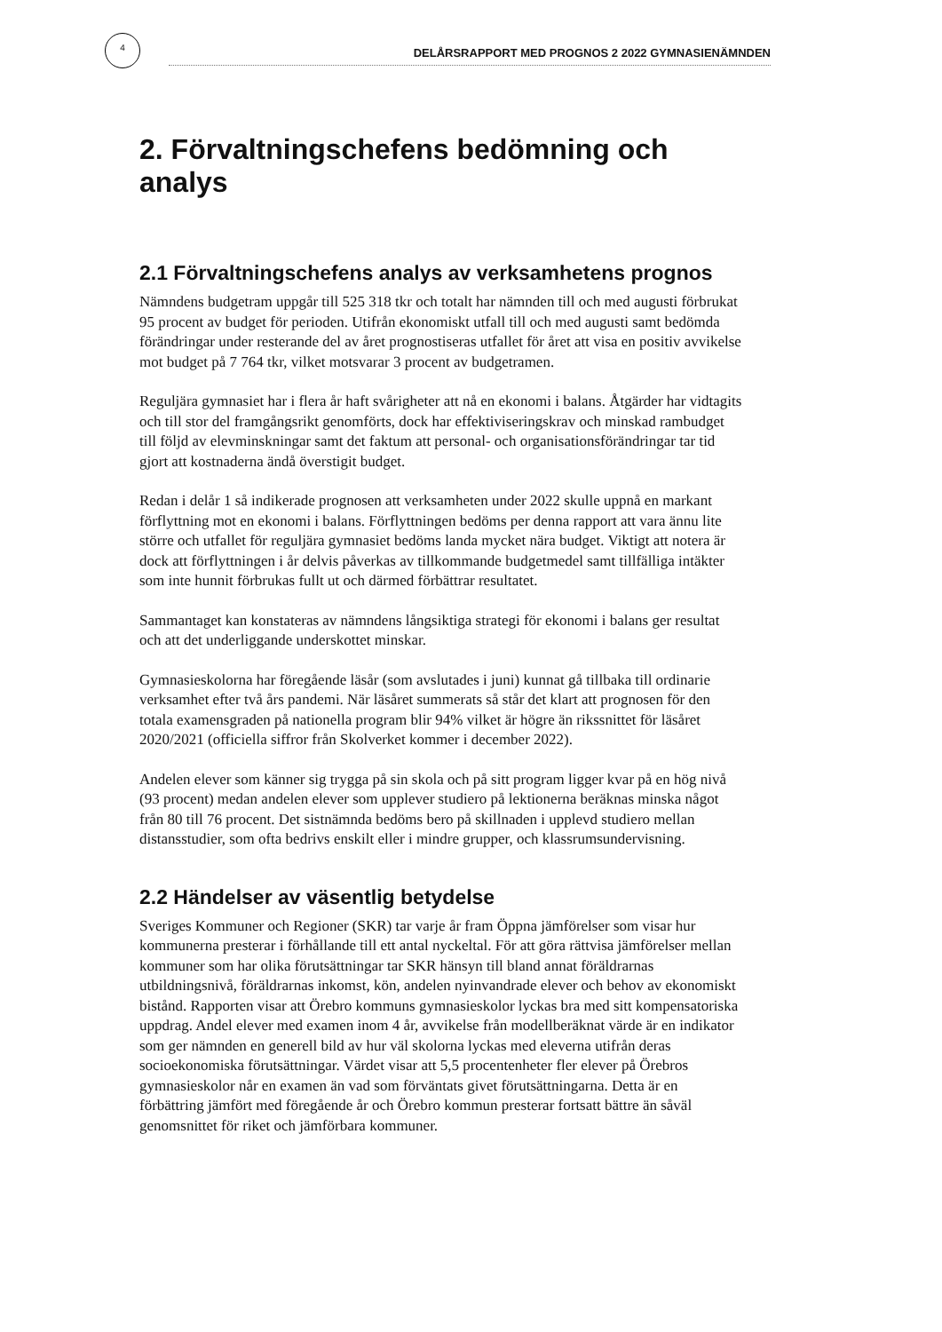4 DELÅRSRAPPORT MED PROGNOS 2 2022 GYMNASIENÄMNDEN
2. Förvaltningschefens bedömning och analys
2.1 Förvaltningschefens analys av verksamhetens prognos
Nämndens budgetram uppgår till 525 318 tkr och totalt har nämnden till och med augusti förbrukat 95 procent av budget för perioden. Utifrån ekonomiskt utfall till och med augusti samt bedömda förändringar under resterande del av året prognostiseras utfallet för året att visa en positiv avvikelse mot budget på 7 764 tkr, vilket motsvarar 3 procent av budgetramen.
Reguljära gymnasiet har i flera år haft svårigheter att nå en ekonomi i balans. Åtgärder har vidtagits och till stor del framgångsrikt genomförts, dock har effektiviseringskrav och minskad rambudget till följd av elevminskningar samt det faktum att personal- och organisationsförändringar tar tid gjort att kostnaderna ändå överstigit budget.
Redan i delår 1 så indikerade prognosen att verksamheten under 2022 skulle uppnå en markant förflyttning mot en ekonomi i balans. Förflyttningen bedöms per denna rapport att vara ännu lite större och utfallet för reguljära gymnasiet bedöms landa mycket nära budget. Viktigt att notera är dock att förflyttningen i år delvis påverkas av tillkommande budgetmedel samt tillfälliga intäkter som inte hunnit förbrukas fullt ut och därmed förbättrar resultatet.
Sammantaget kan konstateras av nämndens långsiktiga strategi för ekonomi i balans ger resultat och att det underliggande underskottet minskar.
Gymnasieskolorna har föregående läsår (som avslutades i juni) kunnat gå tillbaka till ordinarie verksamhet efter två års pandemi. När läsåret summerats så står det klart att prognosen för den totala examensgraden på nationella program blir 94% vilket är högre än rikssnittet för läsåret 2020/2021 (officiella siffror från Skolverket kommer i december 2022).
Andelen elever som känner sig trygga på sin skola och på sitt program ligger kvar på en hög nivå (93 procent) medan andelen elever som upplever studiero på lektionerna beräknas minska något från 80 till 76 procent. Det sistnämnda bedöms bero på skillnaden i upplevd studiero mellan distansstudier, som ofta bedrivs enskilt eller i mindre grupper, och klassrumsundervisning.
2.2 Händelser av väsentlig betydelse
Sveriges Kommuner och Regioner (SKR) tar varje år fram Öppna jämförelser som visar hur kommunerna presterar i förhållande till ett antal nyckeltal. För att göra rättvisa jämförelser mellan kommuner som har olika förutsättningar tar SKR hänsyn till bland annat föräldrarnas utbildningsnivå, föräldrarnas inkomst, kön, andelen nyinvandrade elever och behov av ekonomiskt bistånd. Rapporten visar att Örebro kommuns gymnasieskolor lyckas bra med sitt kompensatoriska uppdrag. Andel elever med examen inom 4 år, avvikelse från modellberäknat värde är en indikator som ger nämnden en generell bild av hur väl skolorna lyckas med eleverna utifrån deras socioekonomiska förutsättningar. Värdet visar att 5,5 procentenheter fler elever på Örebros gymnasieskolor når en examen än vad som förväntats givet förutsättningarna. Detta är en förbättring jämfört med föregående år och Örebro kommun presterar fortsatt bättre än såväl genomsnittet för riket och jämförbara kommuner.